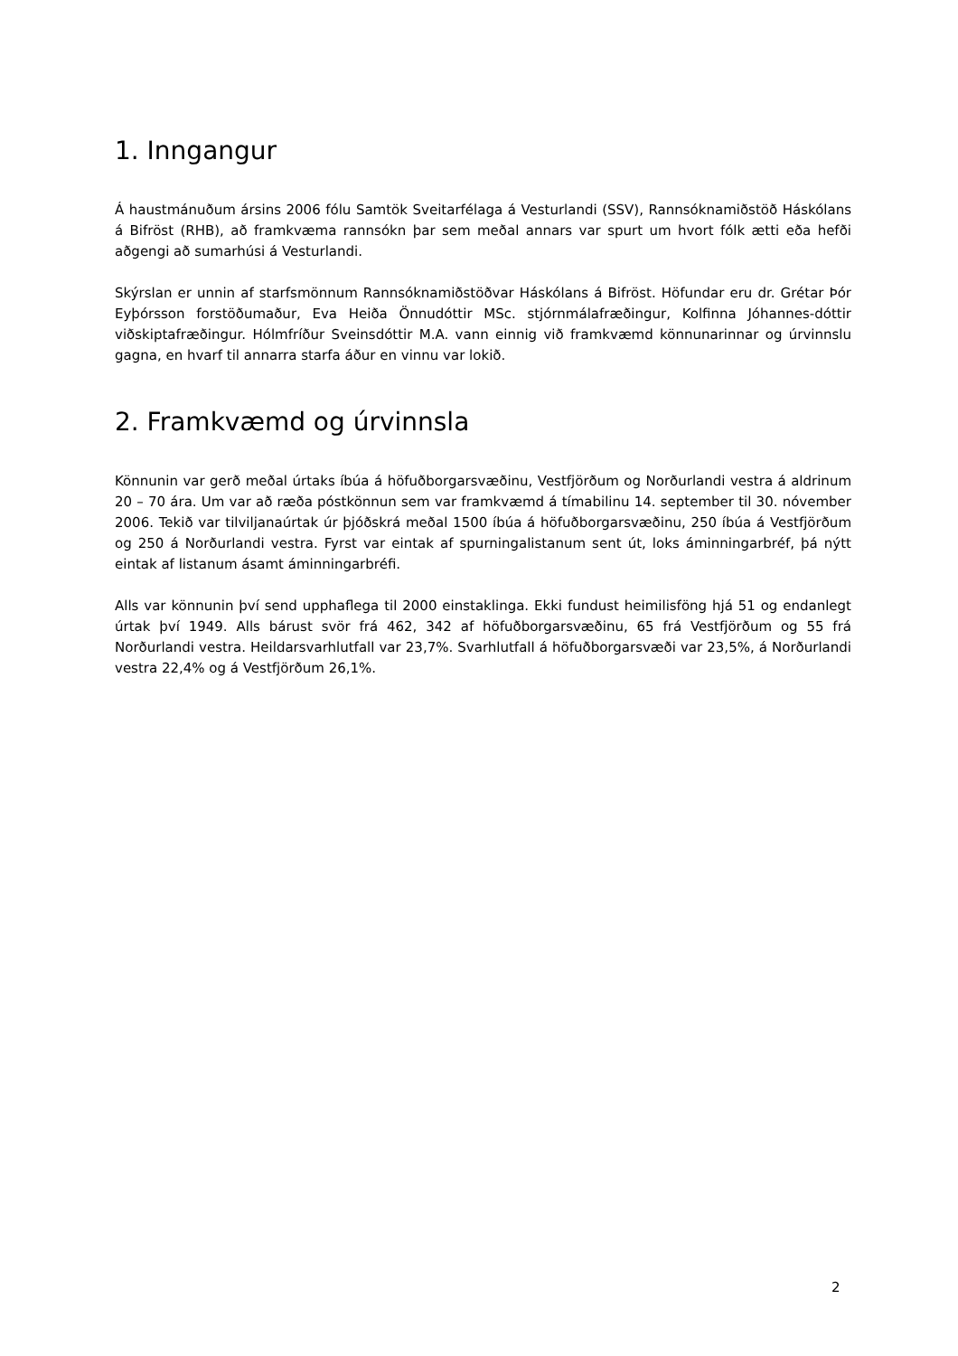1. Inngangur
Á haustmánuðum ársins 2006 fólu Samtök Sveitarfélaga á Vesturlandi (SSV), Rannsóknamiðstöð Háskólans á Bifröst (RHB), að framkvæma rannsókn þar sem meðal annars var spurt um hvort fólk ætti eða hefði aðgengi að sumarhúsi á Vesturlandi.
Skýrslan er unnin af starfsmönnum Rannsóknamiðstöðvar Háskólans á Bifröst. Höfundar eru dr. Grétar Þór Eyþórsson forstöðumaður, Eva Heiða Önnudóttir MSc. stjórnmálafræðingur, Kolfinna Jóhannes-dóttir viðskiptafræðingur. Hólmfríður Sveinsdóttir M.A. vann einnig við framkvæmd könnunarinnar og úrvinnslu gagna, en hvarf til annarra starfa áður en vinnu var lokið.
2. Framkvæmd og úrvinnsla
Könnunin var gerð meðal úrtaks íbúa á höfuðborgarsvæðinu, Vestfjörðum og Norðurlandi vestra á aldrinum 20 – 70 ára. Um var að ræða póstkönnun sem var framkvæmd á tímabilinu 14. september til 30. nóvember 2006. Tekið var tilviljanaúrtak úr þjóðskrá meðal 1500 íbúa á höfuðborgarsvæðinu, 250 íbúa á Vestfjörðum og 250 á Norðurlandi vestra. Fyrst var eintak af spurningalistanum sent út, loks áminningarbréf, þá nýtt eintak af listanum ásamt áminningarbréfi.
Alls var könnunin því send upphaflega til 2000 einstaklinga. Ekki fundust heimilisföng hjá 51 og endanlegt úrtak því 1949. Alls bárust svör frá 462, 342 af höfuðborgarsvæðinu, 65 frá Vestfjörðum og 55 frá Norðurlandi vestra. Heildarsvarhlutfall var 23,7%. Svarhlutfall á höfuðborgarsvæði var 23,5%, á Norðurlandi vestra 22,4% og á Vestfjörðum 26,1%.
2